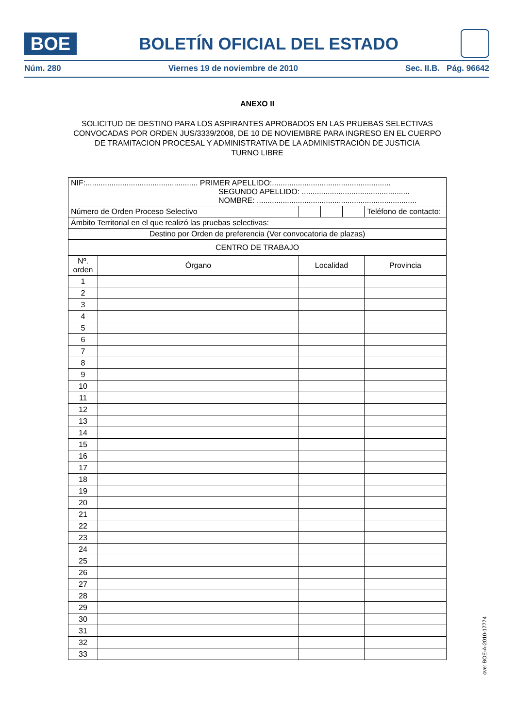BOE
BOLETÍN OFICIAL DEL ESTADO
Núm. 280 Viernes 19 de noviembre de 2010 Sec. II.B. Pág. 96642
ANEXO II
SOLICITUD DE DESTINO PARA LOS ASPIRANTES APROBADOS EN LAS PRUEBAS SELECTIVAS CONVOCADAS POR ORDEN JUS/3339/2008, DE 10 DE NOVIEMBRE PARA INGRESO EN EL CUERPO DE TRAMITACION PROCESAL Y ADMINISTRATIVA DE LA ADMINISTRACIÓN DE JUSTICIA
TURNO LIBRE
| NIF:.................................................... PRIMER APELLIDO:....................................................... SEGUNDO APELLIDO: .................................................. NOMBRE: .......................................................................... | | | | | | |
| Número de Orden Proceso Selectivo | | | | | Teléfono de contacto: | |
| Ámbito Territorial en el que realizó las pruebas selectivas: | | | | | | |
| Destino por Orden de preferencia (Ver convocatoria de plazas) | | | | | | |
| CENTRO DE TRABAJO | | | | | | |
| Nº. orden | Órgano | Localidad | | | | Provincia |
| 1 | | | | | | |
| 2 | | | | | | |
| 3 | | | | | | |
| 4 | | | | | | |
| 5 | | | | | | |
| 6 | | | | | | |
| 7 | | | | | | |
| 8 | | | | | | |
| 9 | | | | | | |
| 10 | | | | | | |
| 11 | | | | | | |
| 12 | | | | | | |
| 13 | | | | | | |
| 14 | | | | | | |
| 15 | | | | | | |
| 16 | | | | | | |
| 17 | | | | | | |
| 18 | | | | | | |
| 19 | | | | | | |
| 20 | | | | | | |
| 21 | | | | | | |
| 22 | | | | | | |
| 23 | | | | | | |
| 24 | | | | | | |
| 25 | | | | | | |
| 26 | | | | | | |
| 27 | | | | | | |
| 28 | | | | | | |
| 29 | | | | | | |
| 30 | | | | | | |
| 31 | | | | | | |
| 32 | | | | | | |
| 33 | | | | | | |
cve: BOE-A-2010-17774